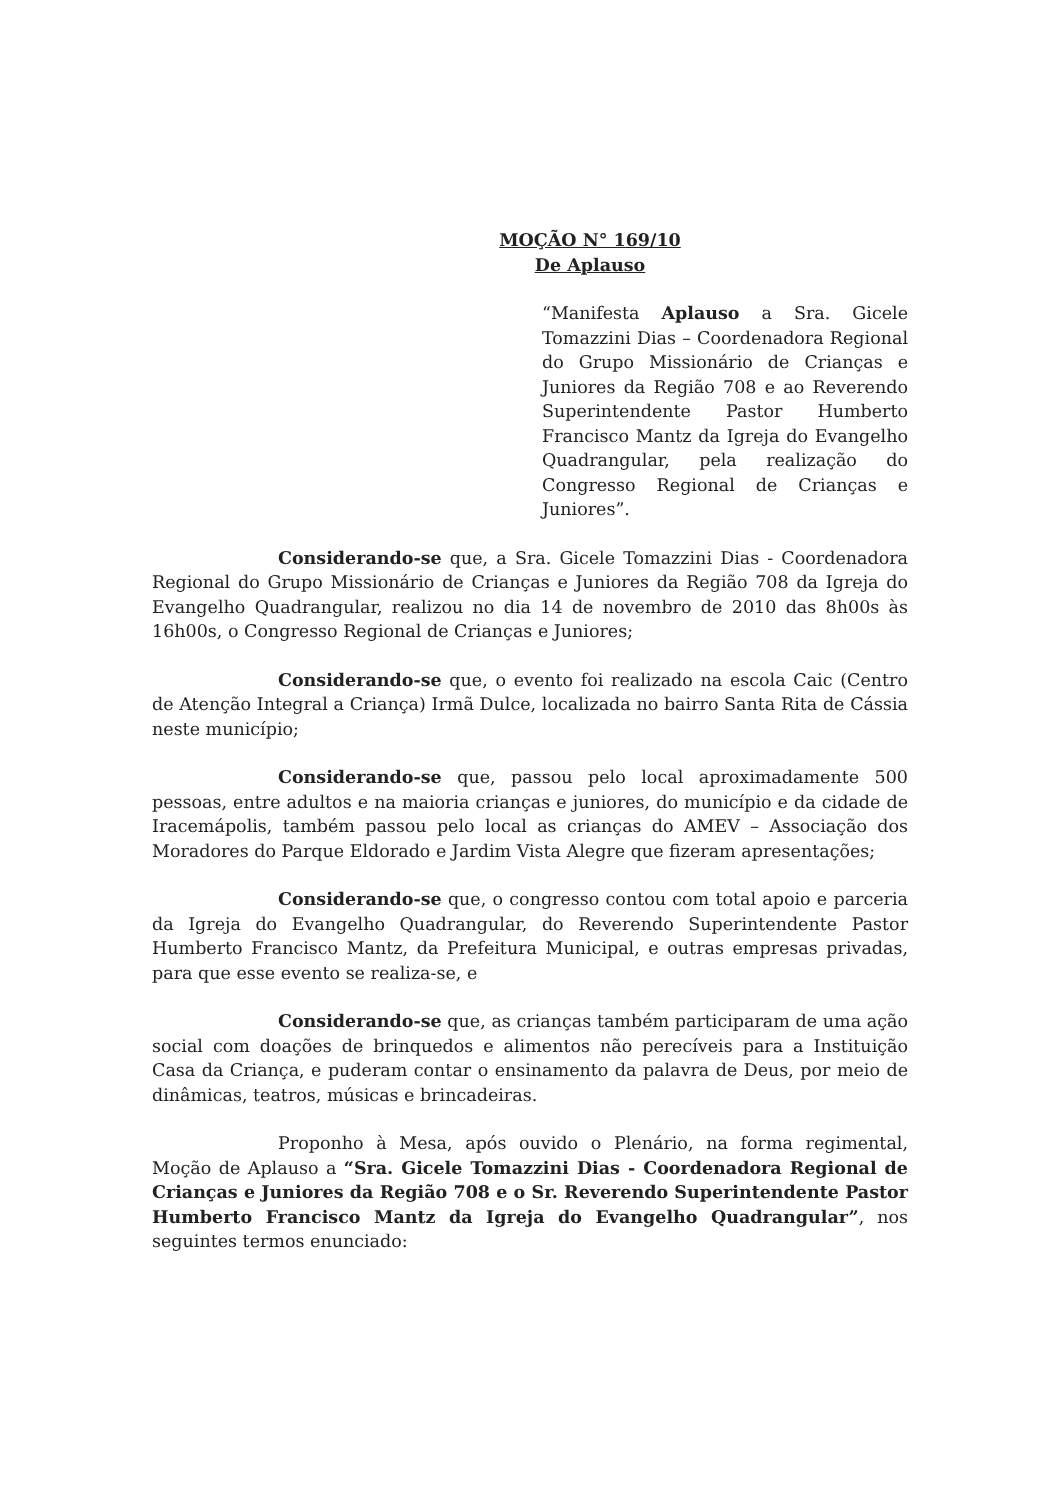MOÇÃO N° 169/10
De Aplauso
“Manifesta Aplauso a Sra. Gicele Tomazzini Dias – Coordenadora Regional do Grupo Missionário de Crianças e Juniores da Região 708 e ao Reverendo Superintendente Pastor Humberto Francisco Mantz da Igreja do Evangelho Quadrangular, pela realização do Congresso Regional de Crianças e Juniores”.
Considerando-se que, a Sra. Gicele Tomazzini Dias - Coordenadora Regional do Grupo Missionário de Crianças e Juniores da Região 708 da Igreja do Evangelho Quadrangular, realizou no dia 14 de novembro de 2010 das 8h00s às 16h00s, o Congresso Regional de Crianças e Juniores;
Considerando-se que, o evento foi realizado na escola Caic (Centro de Atenção Integral a Criança) Irmã Dulce, localizada no bairro Santa Rita de Cássia neste município;
Considerando-se que, passou pelo local aproximadamente 500 pessoas, entre adultos e na maioria crianças e juniores, do município e da cidade de Iracemápolis, também passou pelo local as crianças do AMEV – Associação dos Moradores do Parque Eldorado e Jardim Vista Alegre que fizeram apresentações;
Considerando-se que, o congresso contou com total apoio e parceria da Igreja do Evangelho Quadrangular, do Reverendo Superintendente Pastor Humberto Francisco Mantz, da Prefeitura Municipal, e outras empresas privadas, para que esse evento se realiza-se, e
Considerando-se que, as crianças também participaram de uma ação social com doações de brinquedos e alimentos não perecíveis para a Instituição Casa da Criança, e puderam contar o ensinamento da palavra de Deus, por meio de dinâmicas, teatros, músicas e brincadeiras.
Proponho à Mesa, após ouvido o Plenário, na forma regimental, Moção de Aplauso a “Sra. Gicele Tomazzini Dias - Coordenadora Regional de Crianças e Juniores da Região 708 e o Sr. Reverendo Superintendente Pastor Humberto Francisco Mantz da Igreja do Evangelho Quadrangular”, nos seguintes termos enunciado: